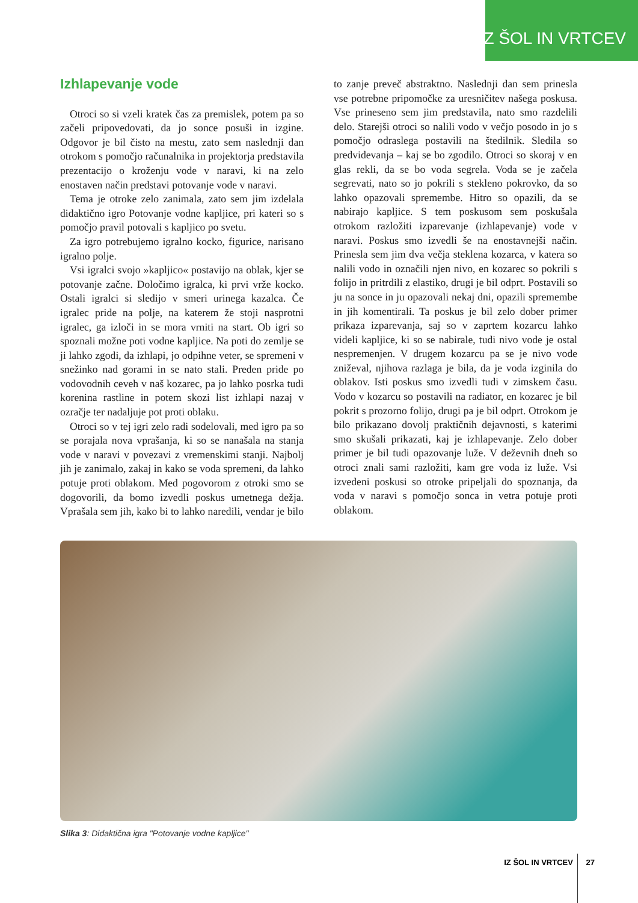IZ ŠOL IN VRTCEV
Izhlapevanje vode
Otroci so si vzeli kratek čas za premislek, potem pa so začeli pripovedovati, da jo sonce posuši in izgine. Odgovor je bil čisto na mestu, zato sem naslednji dan otrokom s pomočjo računalnika in projektorja predstavila prezentacijo o kroženju vode v naravi, ki na zelo enostaven način predstavi potovanje vode v naravi.
Tema je otroke zelo zanimala, zato sem jim izdelala didaktično igro Potovanje vodne kapljice, pri kateri so s pomočjo pravil potovali s kapljico po svetu.
Za igro potrebujemo igralno kocko, figurice, narisano igralno polje.
Vsi igralci svojo »kapljico« postavijo na oblak, kjer se potovanje začne. Določimo igralca, ki prvi vrže kocko. Ostali igralci si sledijo v smeri urinega kazalca. Če igralec pride na polje, na katerem že stoji nasprotni igralec, ga izloči in se mora vrniti na start. Ob igri so spoznali možne poti vodne kapljice. Na poti do zemlje se ji lahko zgodi, da izhlapi, jo odpihne veter, se spremeni v snežinko nad gorami in se nato stali. Preden pride po vodovodnih ceveh v naš kozarec, pa jo lahko posrka tudi korenina rastline in potem skozi list izhlapi nazaj v ozračje ter nadaljuje pot proti oblaku.
Otroci so v tej igri zelo radi sodelovali, med igro pa so se porajala nova vprašanja, ki so se nanašala na stanja vode v naravi v povezavi z vremenskimi stanji. Najbolj jih je zanimalo, zakaj in kako se voda spremeni, da lahko potuje proti oblakom. Med pogovorom z otroki smo se dogovorili, da bomo izvedli poskus umetnega dežja. Vprašala sem jih, kako bi to lahko naredili, vendar je bilo to zanje preveč abstraktno. Naslednji dan sem prinesla vse potrebne pripomočke za uresničitev našega poskusa. Vse prineseno sem jim predstavila, nato smo razdelili delo. Starejši otroci so nalili vodo v večjo posodo in jo s pomočjo odraslega postavili na štedilnik. Sledila so predvidevanja – kaj se bo zgodilo. Otroci so skoraj v en glas rekli, da se bo voda segrela. Voda se je začela segrevati, nato so jo pokrili s stekleno pokrovko, da so lahko opazovali spremembe. Hitro so opazili, da se nabirajo kapljice. S tem poskusom sem poskušala otrokom razložiti izparevanje (izhlapevanje) vode v naravi. Poskus smo izvedli še na enostavnejši način. Prinesla sem jim dva večja steklena kozarca, v katera so nalili vodo in označili njen nivo, en kozarec so pokrili s folijo in pritrdili z elastiko, drugi je bil odprt. Postavili so ju na sonce in ju opazovali nekaj dni, opazili spremembe in jih komentirali. Ta poskus je bil zelo dober primer prikaza izparevanja, saj so v zaprtem kozarcu lahko videli kapljice, ki so se nabirale, tudi nivo vode je ostal nespremenjen. V drugem kozarcu pa se je nivo vode zniževal, njihova razlaga je bila, da je voda izginila do oblakov. Isti poskus smo izvedli tudi v zimskem času. Vodo v kozarcu so postavili na radiator, en kozarec je bil pokrit s prozorno folijo, drugi pa je bil odprt. Otrokom je bilo prikazano dovolj praktičnih dejavnosti, s katerimi smo skušali prikazati, kaj je izhlapevanje. Zelo dober primer je bil tudi opazovanje luže. V deževnih dneh so otroci znali sami razložiti, kam gre voda iz luže. Vsi izvedeni poskusi so otroke pripeljali do spoznanja, da voda v naravi s pomočjo sonca in vetra potuje proti oblakom.
Slika 3: Didaktična igra "Potovanje vodne kapljice"
IZ ŠOL IN VRTCEV 27